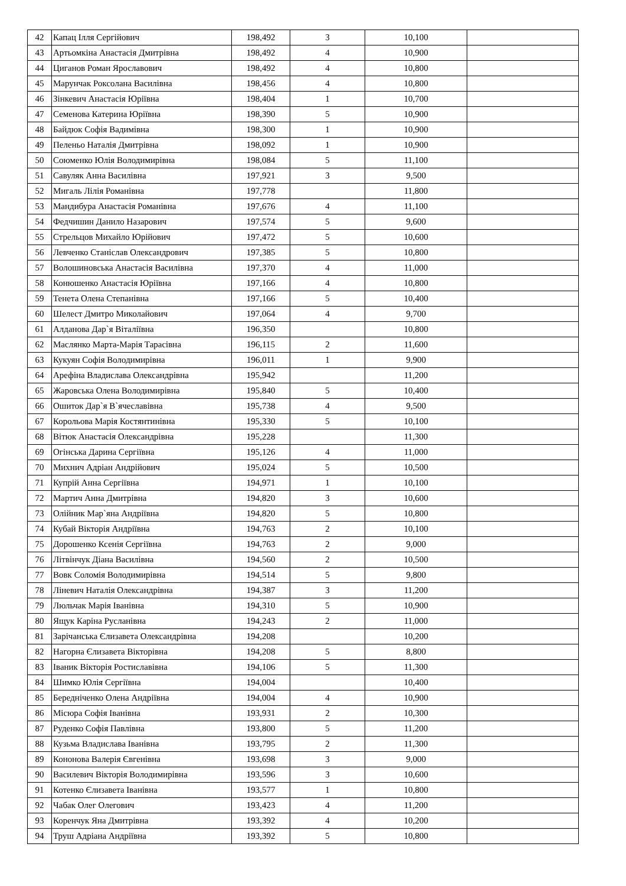| 42 | Капац Ілля Сергійович | 198,492 | 3 | 10,100 | |
| 43 | Артьомкіна Анастасія Дмитрівна | 198,492 | 4 | 10,900 | |
| 44 | Циганов Роман Ярославович | 198,492 | 4 | 10,800 | |
| 45 | Марунчак Роксолана Василівна | 198,456 | 4 | 10,800 | |
| 46 | Зінкевич Анастасія Юріївна | 198,404 | 1 | 10,700 | |
| 47 | Семенова Катерина Юріївна | 198,390 | 5 | 10,900 | |
| 48 | Байдюк Софія Вадимівна | 198,300 | 1 | 10,900 | |
| 49 | Пеленьо Наталія Дмитрівна | 198,092 | 1 | 10,900 | |
| 50 | Союменко Юлія Володимирівна | 198,084 | 5 | 11,100 | |
| 51 | Савуляк Анна Василівна | 197,921 | 3 | 9,500 | |
| 52 | Мигаль Лілія Романівна | 197,778 | | 11,800 | |
| 53 | Мандибура Анастасія Романівна | 197,676 | 4 | 11,100 | |
| 54 | Федчишин Данило Назарович | 197,574 | 5 | 9,600 | |
| 55 | Стрельцов Михайло Юрійович | 197,472 | 5 | 10,600 | |
| 56 | Левченко Станіслав Олександрович | 197,385 | 5 | 10,800 | |
| 57 | Волошиновська Анастасія Василівна | 197,370 | 4 | 11,000 | |
| 58 | Конюшенко Анастасія Юріївна | 197,166 | 4 | 10,800 | |
| 59 | Тенета Олена Степанівна | 197,166 | 5 | 10,400 | |
| 60 | Шелест Дмитро Миколайович | 197,064 | 4 | 9,700 | |
| 61 | Алданова Дар`я Віталіївна | 196,350 | | 10,800 | |
| 62 | Маслянко Марта-Марія Тарасівна | 196,115 | 2 | 11,600 | |
| 63 | Кукуян Софія Володимирівна | 196,011 | 1 | 9,900 | |
| 64 | Арефіна Владислава Олександрівна | 195,942 | | 11,200 | |
| 65 | Жаровська Олена Володимирівна | 195,840 | 5 | 10,400 | |
| 66 | Ошиток Дар`я В`ячеславівна | 195,738 | 4 | 9,500 | |
| 67 | Корольова Марія Костянтинівна | 195,330 | 5 | 10,100 | |
| 68 | Вітюк Анастасія Олександрівна | 195,228 | | 11,300 | |
| 69 | Огінська Дарина Сергіївна | 195,126 | 4 | 11,000 | |
| 70 | Михнич Адріан Андрійович | 195,024 | 5 | 10,500 | |
| 71 | Купрій Анна Сергіївна | 194,971 | 1 | 10,100 | |
| 72 | Мартич Анна Дмитрівна | 194,820 | 3 | 10,600 | |
| 73 | Олійник Мар`яна Андріївна | 194,820 | 5 | 10,800 | |
| 74 | Кубай Вікторія Андріївна | 194,763 | 2 | 10,100 | |
| 75 | Дорошенко Ксенія Сергіївна | 194,763 | 2 | 9,000 | |
| 76 | Літвінчук Діана Василівна | 194,560 | 2 | 10,500 | |
| 77 | Вовк Соломія Володимирівна | 194,514 | 5 | 9,800 | |
| 78 | Ліневич Наталія Олександрівна | 194,387 | 3 | 11,200 | |
| 79 | Люльчак Марія Іванівна | 194,310 | 5 | 10,900 | |
| 80 | Ящук Каріна Русланівна | 194,243 | 2 | 11,000 | |
| 81 | Зарічанська Єлизавета Олександрівна | 194,208 | | 10,200 | |
| 82 | Нагорна Єлизавета Вікторівна | 194,208 | 5 | 8,800 | |
| 83 | Іваник Вікторія Ростиславівна | 194,106 | 5 | 11,300 | |
| 84 | Шимко Юлія Сергіївна | 194,004 | | 10,400 | |
| 85 | Бередніченко Олена Андріївна | 194,004 | 4 | 10,900 | |
| 86 | Місюра Софія Іванівна | 193,931 | 2 | 10,300 | |
| 87 | Руденко Софія Павлівна | 193,800 | 5 | 11,200 | |
| 88 | Кузьма Владислава Іванівна | 193,795 | 2 | 11,300 | |
| 89 | Кононова Валерія Євгенівна | 193,698 | 3 | 9,000 | |
| 90 | Василевич Вікторія Володимирівна | 193,596 | 3 | 10,600 | |
| 91 | Котенко Єлизавета Іванівна | 193,577 | 1 | 10,800 | |
| 92 | Чабак Олег Олегович | 193,423 | 4 | 11,200 | |
| 93 | Коренчук Яна Дмитрівна | 193,392 | 4 | 10,200 | |
| 94 | Труш Адріана Андріївна | 193,392 | 5 | 10,800 | |